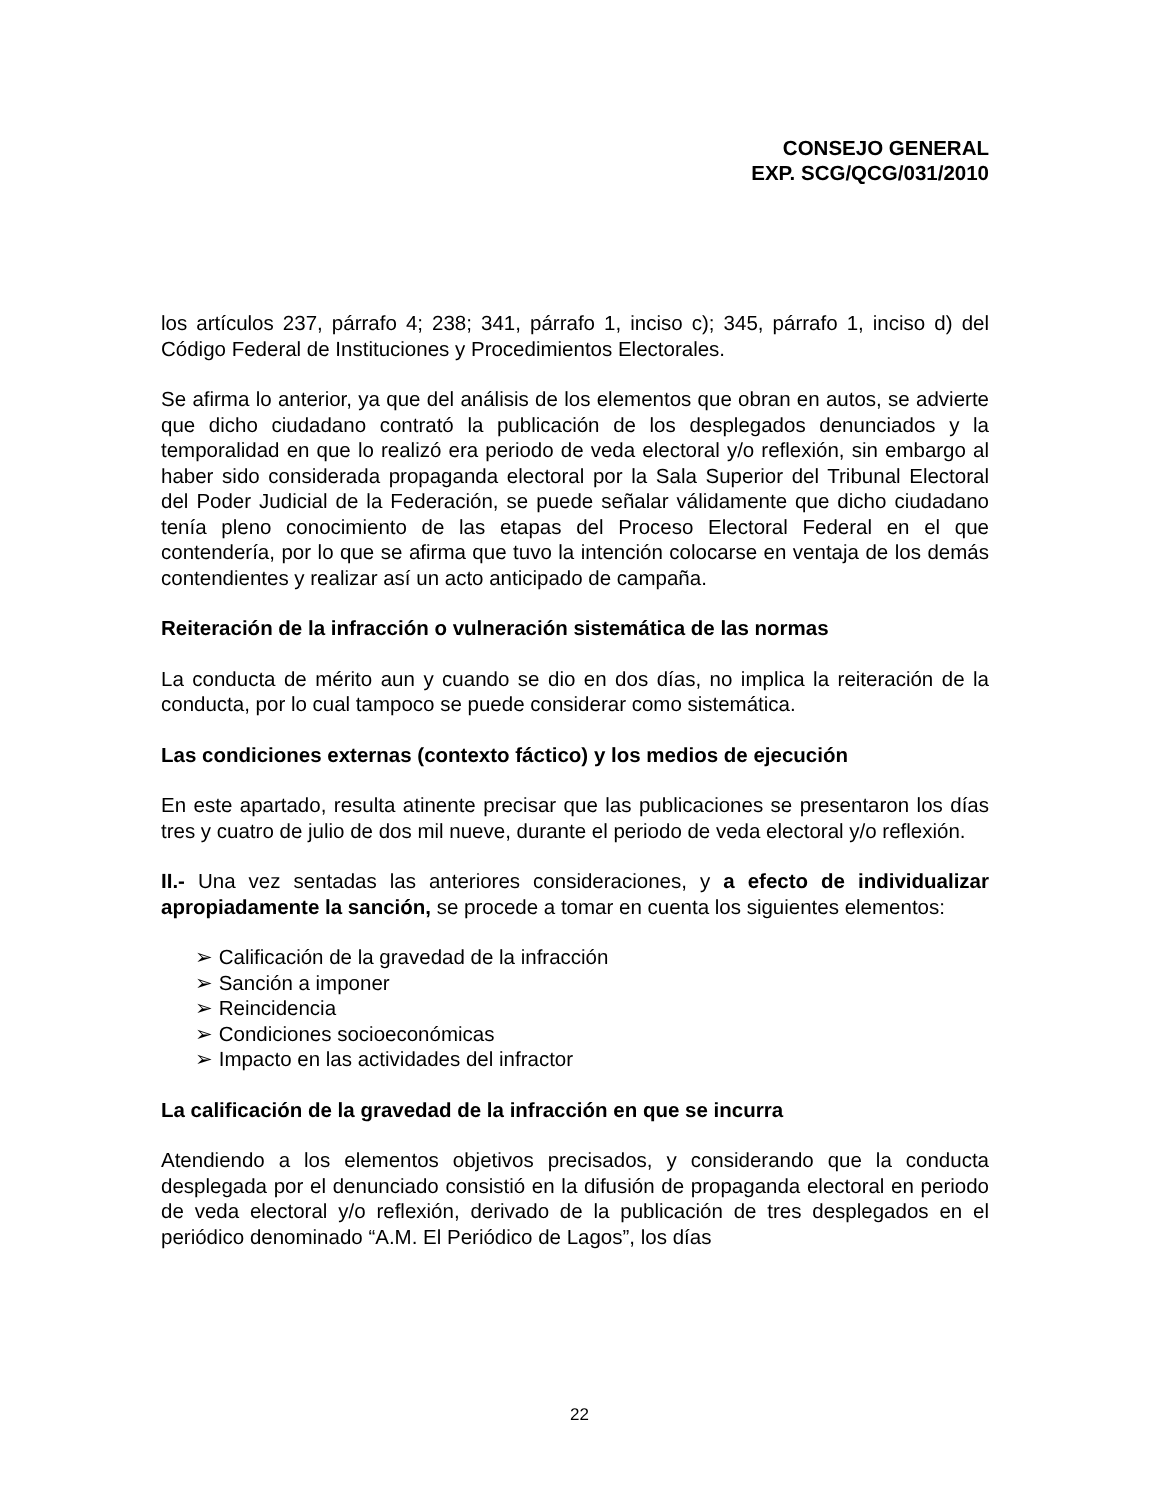CONSEJO GENERAL
EXP. SCG/QCG/031/2010
los artículos 237, párrafo 4; 238; 341, párrafo 1, inciso c); 345, párrafo 1, inciso d) del Código Federal de Instituciones y Procedimientos Electorales.
Se afirma lo anterior, ya que del análisis de los elementos que obran en autos, se advierte que dicho ciudadano contrató la publicación de los desplegados denunciados y la temporalidad en que lo realizó era periodo de veda electoral y/o reflexión, sin embargo al haber sido considerada propaganda electoral por la Sala Superior del Tribunal Electoral del Poder Judicial de la Federación, se puede señalar válidamente que dicho ciudadano tenía pleno conocimiento de las etapas del Proceso Electoral Federal en el que contendería, por lo que se afirma que tuvo la intención colocarse en ventaja de los demás contendientes y realizar así un acto anticipado de campaña.
Reiteración de la infracción o vulneración sistemática de las normas
La conducta de mérito aun y cuando se dio en dos días, no implica la reiteración de la conducta, por lo cual tampoco se puede considerar como sistemática.
Las condiciones externas (contexto fáctico) y los medios de ejecución
En este apartado, resulta atinente precisar que las publicaciones se presentaron los días tres y cuatro de julio de dos mil nueve, durante el periodo de veda electoral y/o reflexión.
II.- Una vez sentadas las anteriores consideraciones, y a efecto de individualizar apropiadamente la sanción, se procede a tomar en cuenta los siguientes elementos:
➢ Calificación de la gravedad de la infracción
➢ Sanción a imponer
➢ Reincidencia
➢ Condiciones socioeconómicas
➢ Impacto en las actividades del infractor
La calificación de la gravedad de la infracción en que se incurra
Atendiendo a los elementos objetivos precisados, y considerando que la conducta desplegada por el denunciado consistió en la difusión de propaganda electoral en periodo de veda electoral y/o reflexión, derivado de la publicación de tres desplegados en el periódico denominado “A.M. El Periódico de Lagos”, los días
22